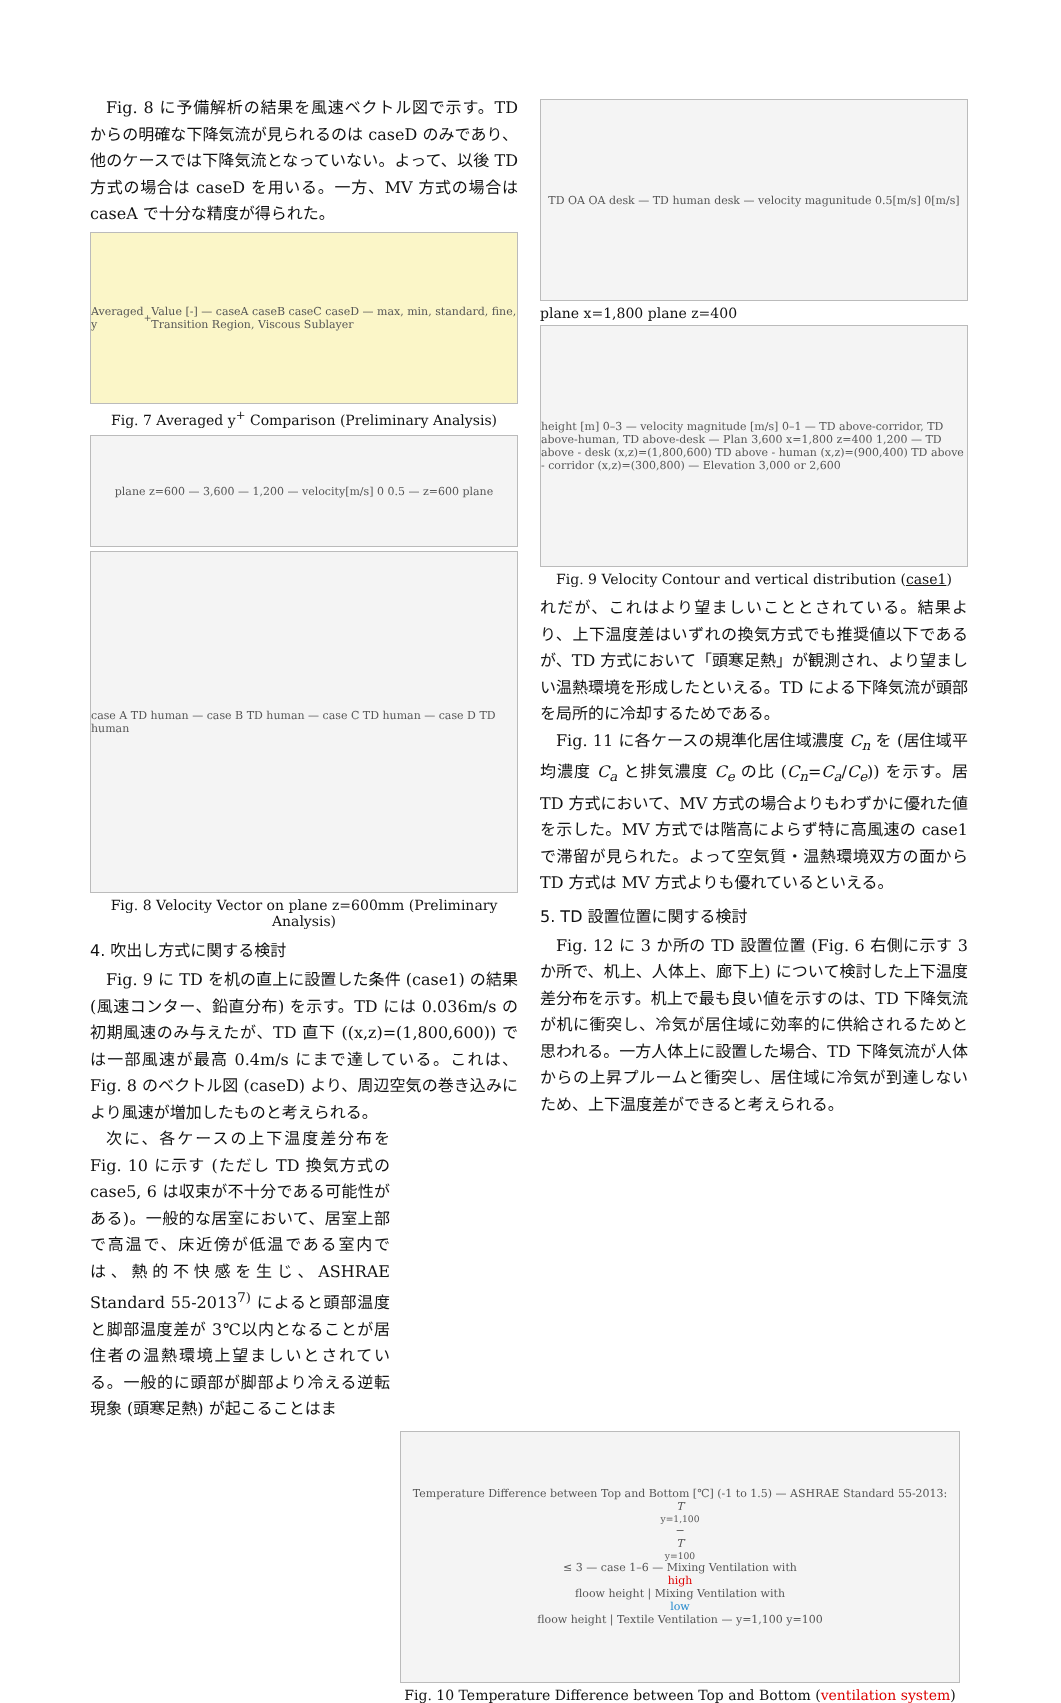Fig. 8 に予備解析の結果を風速ベクトル図で示す。TD からの明確な下降気流が見られるのは caseD のみであり、他のケースでは下降気流となっていない。よって、以後 TD 方式の場合は caseD を用いる。一方、MV 方式の場合は caseA で十分な精度が得られた。
Averaged y<sup>+</sup> Value [-] — caseA caseB caseC caseD — max, min, standard, fine, Transition Region, Viscous Sublayer
Fig. 7 Averaged y<sup>+</sup> Comparison (Preliminary Analysis)
plane z=600 — 3,600 — 1,200 — velocity[m/s] 0 0.5 — z=600 plane
case A TD human — case B TD human — case C TD human — case D TD human
Fig. 8 Velocity Vector on plane z=600mm (Preliminary Analysis)
4. 吹出し方式に関する検討
Fig. 9 に TD を机の直上に設置した条件 (case1) の結果 (風速コンター、鉛直分布) を示す。TD には 0.036m/s の初期風速のみ与えたが、TD 直下 ((x,z)=(1,800,600)) では一部風速が最高 0.4m/s にまで達している。これは、Fig. 8 のベクトル図 (caseD) より、周辺空気の巻き込みにより風速が増加したものと考えられる。
次に、各ケースの上下温度差分布を Fig. 10 に示す (ただし TD 換気方式の case5, 6 は収束が不十分である可能性がある)。一般的な居室において、居室上部で高温で、床近傍が低温である室内では、熱的不快感を生じ、ASHRAE Standard 55-2013<sup>7)</sup> によると頭部温度と脚部温度差が 3℃以内となることが居住者の温熱環境上望ましいとされている。一般的に頭部が脚部より冷える逆転現象 (頭寒足熱) が起こることはま
TD OA OA desk — TD human desk — velocity magunitude 0.5[m/s] 0[m/s]
plane x=1,800 plane z=400
height [m] 0–3 — velocity magnitude [m/s] 0–1 — TD above-corridor, TD above-human, TD above-desk — Plan 3,600 x=1,800 z=400 1,200 — TD above - desk (x,z)=(1,800,600) TD above - human (x,z)=(900,400) TD above - corridor (x,z)=(300,800) — Elevation 3,000 or 2,600
Fig. 9 Velocity Contour and vertical distribution (case1)
れだが、これはより望ましいこととされている。結果より、上下温度差はいずれの換気方式でも推奨値以下であるが、TD 方式において「頭寒足熱」が観測され、より望ましい温熱環境を形成したといえる。TD による下降気流が頭部を局所的に冷却するためである。
Fig. 11 に各ケースの規準化居住域濃度 C<sub>n</sub> を (居住域平均濃度 C<sub>a</sub> と排気濃度 C<sub>e</sub> の比 (C<sub>n</sub>=C<sub>a</sub>/C<sub>e</sub>)) を示す。居 TD 方式において、MV 方式の場合よりもわずかに優れた値を示した。MV 方式では階高によらず特に高風速の case1 で滞留が見られた。よって空気質・温熱環境双方の面から TD 方式は MV 方式よりも優れているといえる。
5. TD 設置位置に関する検討
Fig. 12 に 3 か所の TD 設置位置 (Fig. 6 右側に示す 3 か所で、机上、人体上、廊下上) について検討した上下温度差分布を示す。机上で最も良い値を示すのは、TD 下降気流が机に衝突し、冷気が居住域に効率的に供給されるためと思われる。一方人体上に設置した場合、TD 下降気流が人体からの上昇プルームと衝突し、居住域に冷気が到達しないため、上下温度差ができると考えられる。
Temperature Difference between Top and Bottom [℃] (-1 to 1.5) — ASHRAE Standard 55-2013:
T
<sub>y=1,100</sub> −
T
<sub>y=100</sub> ≤ 3 — case 1–6 — Mixing Ventilation with
high
floow height | Mixing Ventilation with
low
floow height | Textile Ventilation — y=1,100 y=100
Fig. 10 Temperature Difference between Top and Bottom (ventilation system)